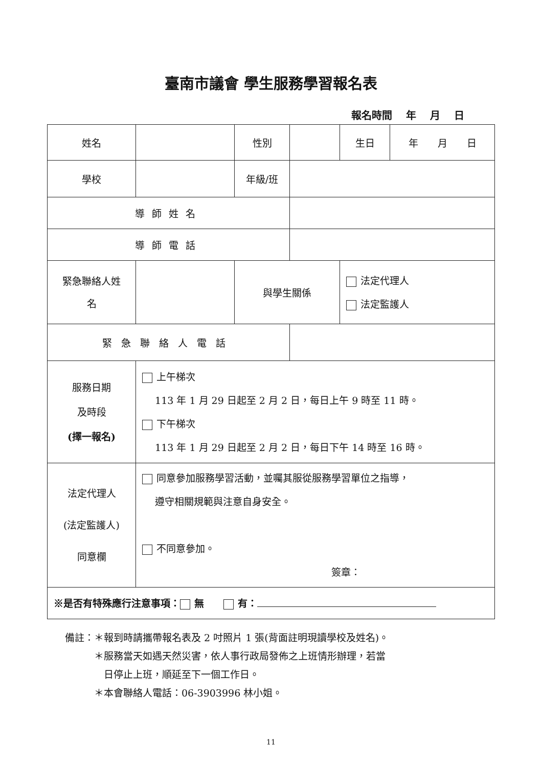臺南市議會 學生服務學習報名表
報名時間　 年　 月　 日
| 姓名 | | 性別 | | 生日 | 年 月 日 |
| 學校 | | 年級/班 | | | |
| 導師姓名 | | | | | |
| 導師電話 | | | | | |
| 緊急聯絡人姓 名 | | 與學生關係 | | 法定代理人 法定監護人 | |
| 緊急聯絡人電話 | | | | | |
| 服務日期 及時段 (擇一報名) | 上午梯次 113 年 1 月 29 日起至 2 月 2 日，每日上午 9 時至 11 時。 下午梯次 113 年 1 月 29 日起至 2 月 2 日，每日下午 14 時至 16 時。 | | | | |
| 法定代理人 (法定監護人) 同意欄 | 同意參加服務學習活動，並囑其服從服務學習單位之指導， 遵守相關規範與注意自身安全。 不同意參加。 簽章： | | | | |
| ※是否有特殊應行注意事項： 無 有： | | | | | |
備註：＊報到時請攜帶報名表及 2 吋照片 1 張(背面註明現讀學校及姓名)。
　　　＊服務當天如遇天然災害，依人事行政局發佈之上班情形辦理，若當
　　　　日停止上班，順延至下一個工作日。
　　　＊本會聯絡人電話：06-3903996 林小姐。
11